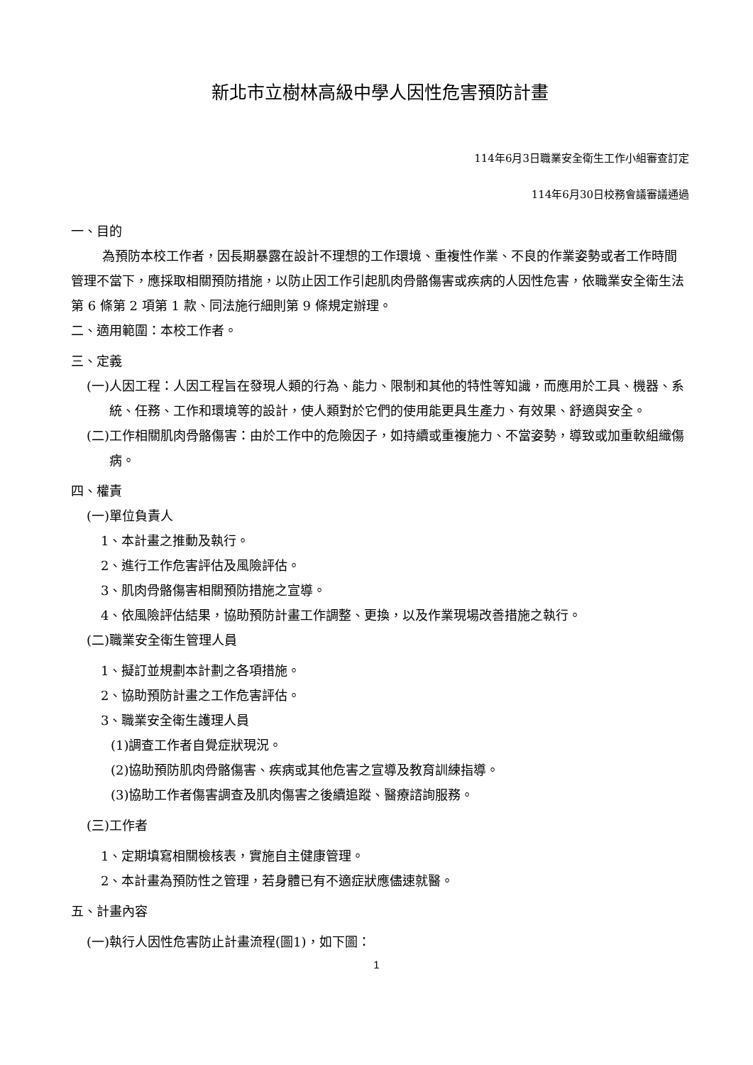新北市立樹林高級中學人因性危害預防計畫
114年6月3日職業安全衛生工作小組審查訂定
114年6月30日校務會議審議通過
一、目的
為預防本校工作者，因長期暴露在設計不理想的工作環境、重複性作業、不良的作業姿勢或者工作時間管理不當下，應採取相關預防措施，以防止因工作引起肌肉骨骼傷害或疾病的人因性危害，依職業安全衛生法第 6 條第 2 項第 1 款、同法施行細則第 9 條規定辦理。
二、適用範圍：本校工作者。
三、定義
(一)人因工程：人因工程旨在發現人類的行為、能力、限制和其他的特性等知識，而應用於工具、機器、系統、任務、工作和環境等的設計，使人類對於它們的使用能更具生產力、有效果、舒適與安全。
(二)工作相關肌肉骨骼傷害：由於工作中的危險因子，如持續或重複施力、不當姿勢，導致或加重軟組織傷病。
四、權責
(一)單位負責人
1、本計畫之推動及執行。
2、進行工作危害評估及風險評估。
3、肌肉骨骼傷害相關預防措施之宣導。
4、依風險評估結果，協助預防計畫工作調整、更換，以及作業現場改善措施之執行。
(二)職業安全衛生管理人員
1、擬訂並規劃本計劃之各項措施。
2、協助預防計畫之工作危害評估。
3、職業安全衛生護理人員
(1)調查工作者自覺症狀現況。
(2)協助預防肌肉骨骼傷害、疾病或其他危害之宣導及教育訓練指導。
(3)協助工作者傷害調查及肌肉傷害之後續追蹤、醫療諮詢服務。
(三)工作者
1、定期填寫相關檢核表，實施自主健康管理。
2、本計畫為預防性之管理，若身體已有不適症狀應儘速就醫。
五、計畫內容
(一)執行人因性危害防止計畫流程(圖1)，如下圖：
1